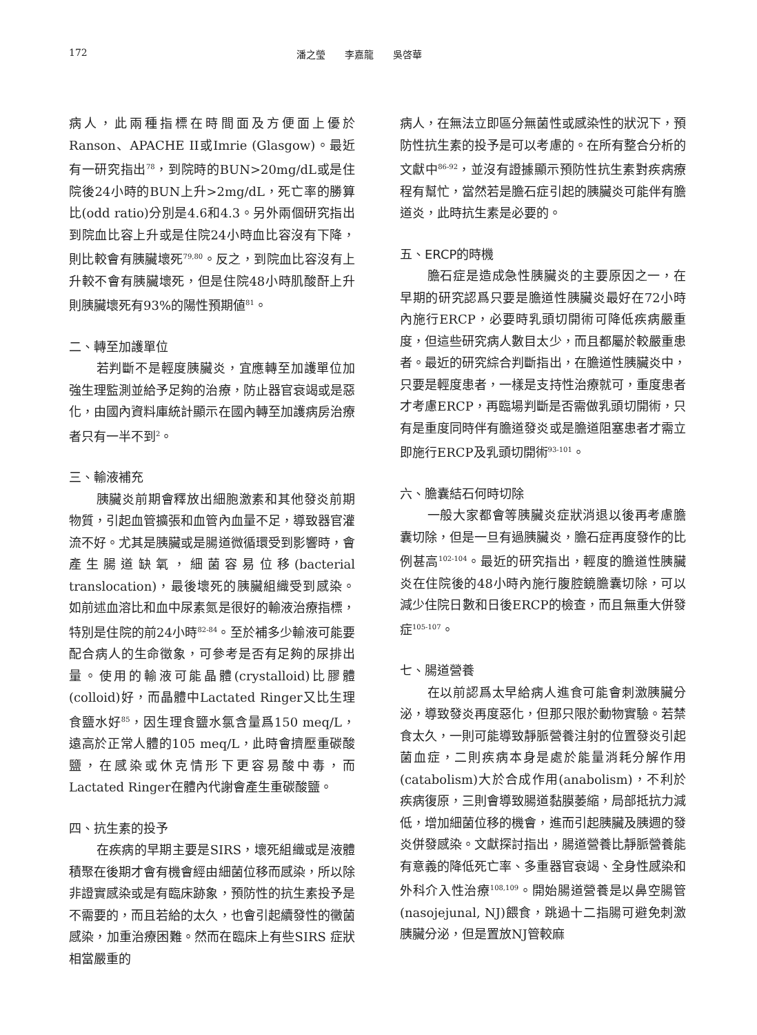172 潘之瑩　　李嘉龍　　吳啓華
病人，此兩種指標在時間面及方便面上優於Ranson、APACHE II或Imrie (Glasgow)。最近有一研究指出<sup>78</sup>，到院時的BUN>20mg/dL或是住院後24小時的BUN上升>2mg/dL，死亡率的勝算比(odd ratio)分別是4.6和4.3。另外兩個研究指出到院血比容上升或是住院24小時血比容沒有下降，則比較會有胰臟壞死<sup>79,80</sup>。反之，到院血比容沒有上升較不會有胰臟壞死，但是住院48小時肌酸酐上升則胰臟壞死有93%的陽性預期値<sup>81</sup>。
二、轉至加護單位
若判斷不是輕度胰臟炎，宜應轉至加護單位加強生理監測並給予足夠的治療，防止器官衰竭或是惡化，由國內資料庫統計顯示在國內轉至加護病房治療者只有一半不到<sup>2</sup>。
三、輸液補充
胰臟炎前期會釋放出細胞激素和其他發炎前期物質，引起血管擴張和血管內血量不足，導致器官灌流不好。尤其是胰臟或是腸道微循環受到影響時，會產生腸道缺氧，細菌容易位移(bacterial translocation)，最後壞死的胰臟組織受到感染。如前述血溶比和血中尿素氮是很好的輸液治療指標，特別是住院的前24小時<sup>82-84</sup>。至於補多少輸液可能要配合病人的生命徵象，可參考是否有足夠的尿排出量。使用的輸液可能晶體(crystalloid)比膠體(colloid)好，而晶體中Lactated Ringer又比生理食鹽水好<sup>85</sup>，因生理食鹽水氯含量爲150 meq/L，遠高於正常人體的105 meq/L，此時會擠壓重碳酸鹽，在感染或休克情形下更容易酸中毒，而Lactated Ringer在體內代謝會產生重碳酸鹽。
四、抗生素的投予
在疾病的早期主要是SIRS，壞死組織或是液體積聚在後期才會有機會經由細菌位移而感染，所以除非證實感染或是有臨床跡象，預防性的抗生素投予是不需要的，而且若給的太久，也會引起續發性的黴菌感染，加重治療困難。然而在臨床上有些SIRS 症狀相當嚴重的
病人，在無法立即區分無菌性或感染性的狀況下，預防性抗生素的投予是可以考慮的。在所有整合分析的文獻中<sup>86-92</sup>，並沒有證據顯示預防性抗生素對疾病療程有幫忙，當然若是膽石症引起的胰臟炎可能伴有膽道炎，此時抗生素是必要的。
五、ERCP的時機
膽石症是造成急性胰臟炎的主要原因之一，在早期的研究認爲只要是膽道性胰臟炎最好在72小時內施行ERCP，必要時乳頭切開術可降低疾病嚴重度，但這些研究病人數目太少，而且都屬於較嚴重患者。最近的研究綜合判斷指出，在膽道性胰臟炎中，只要是輕度患者，一樣是支持性治療就可，重度患者才考慮ERCP，再臨場判斷是否需做乳頭切開術，只有是重度同時伴有膽道發炎或是膽道阻塞患者才需立即施行ERCP及乳頭切開術<sup>93-101</sup>。
六、膽囊結石何時切除
一般大家都會等胰臟炎症狀消退以後再考慮膽囊切除，但是一旦有過胰臟炎，膽石症再度發作的比例甚高<sup>102-104</sup>。最近的研究指出，輕度的膽道性胰臟炎在住院後的48小時內施行腹腔鏡膽囊切除，可以減少住院日數和日後ERCP的檢查，而且無重大併發症<sup>105-107</sup>。
七、腸道營養
在以前認爲太早給病人進食可能會刺激胰臟分泌，導致發炎再度惡化，但那只限於動物實驗。若禁食太久，一則可能導致靜脈營養注射的位置發炎引起菌血症，二則疾病本身是處於能量消耗分解作用(catabolism)大於合成作用(anabolism)，不利於疾病復原，三則會導致腸道黏膜萎縮，局部抵抗力減低，增加細菌位移的機會，進而引起胰臟及胰週的發炎併發感染。文獻探討指出，腸道營養比靜脈營養能有意義的降低死亡率、多重器官衰竭、全身性感染和外科介入性治療<sup>108,109</sup>。開始腸道營養是以鼻空腸管(nasojejunal, NJ)餵食，跳過十二指腸可避免刺激胰臟分泌，但是置放NJ管較麻